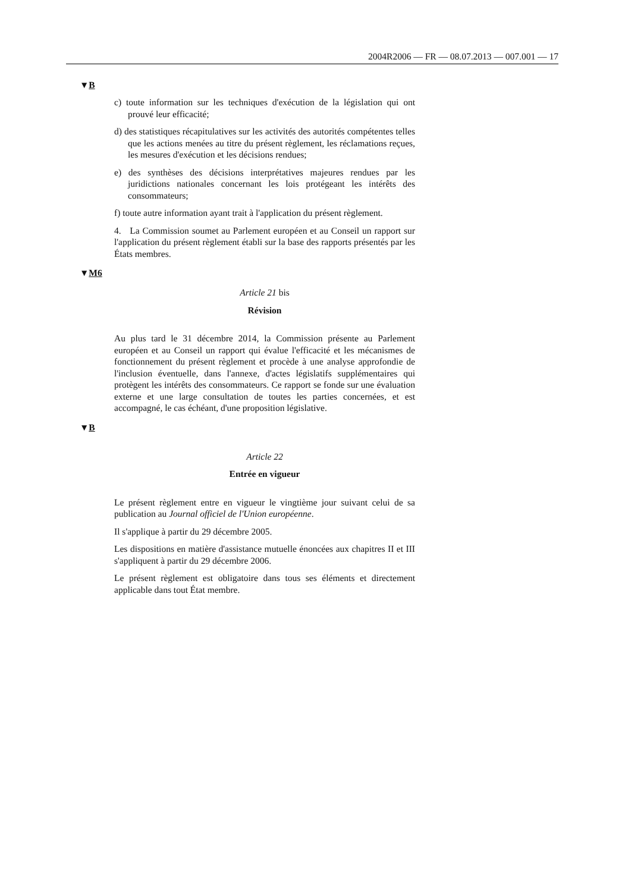2004R2006 — FR — 08.07.2013 — 007.001 — 17
▼B
c) toute information sur les techniques d'exécution de la législation qui ont prouvé leur efficacité;
d) des statistiques récapitulatives sur les activités des autorités compétentes telles que les actions menées au titre du présent règlement, les réclamations reçues, les mesures d'exécution et les décisions rendues;
e) des synthèses des décisions interprétatives majeures rendues par les juridictions nationales concernant les lois protégeant les intérêts des consommateurs;
f) toute autre information ayant trait à l'application du présent règlement.
4. La Commission soumet au Parlement européen et au Conseil un rapport sur l'application du présent règlement établi sur la base des rapports présentés par les États membres.
▼M6
Article 21 bis
Révision
Au plus tard le 31 décembre 2014, la Commission présente au Parlement européen et au Conseil un rapport qui évalue l'efficacité et les mécanismes de fonctionnement du présent règlement et procède à une analyse approfondie de l'inclusion éventuelle, dans l'annexe, d'actes législatifs supplémentaires qui protègent les intérêts des consommateurs. Ce rapport se fonde sur une évaluation externe et une large consultation de toutes les parties concernées, et est accompagné, le cas échéant, d'une proposition législative.
▼B
Article 22
Entrée en vigueur
Le présent règlement entre en vigueur le vingtième jour suivant celui de sa publication au Journal officiel de l'Union européenne.
Il s'applique à partir du 29 décembre 2005.
Les dispositions en matière d'assistance mutuelle énoncées aux chapitres II et III s'appliquent à partir du 29 décembre 2006.
Le présent règlement est obligatoire dans tous ses éléments et directement applicable dans tout État membre.